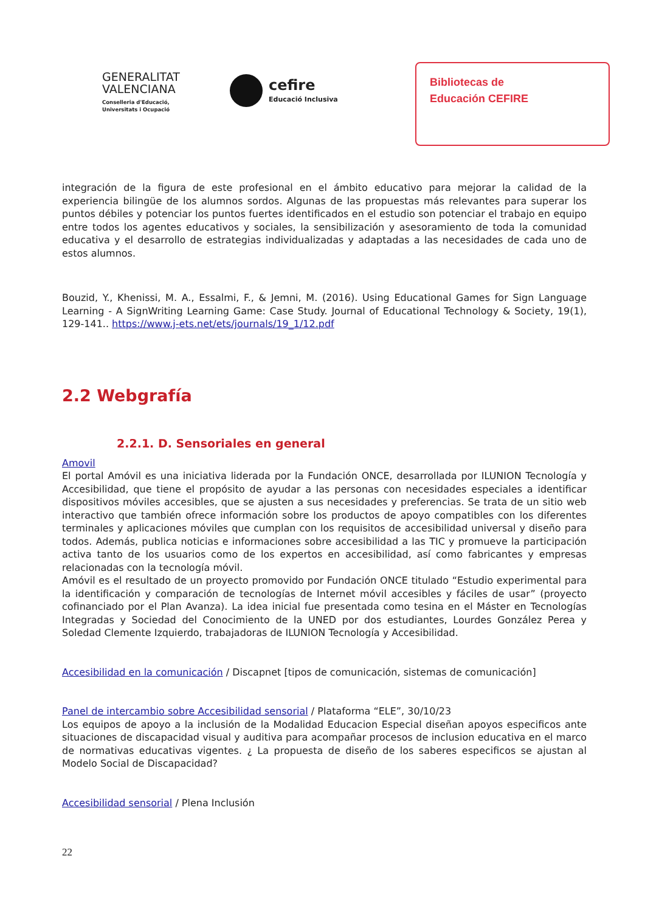GENERALITAT VALENCIANA
Conselleria d'Educació, Universitats i Ocupació
cefire
Educació Inclusiva
Bibliotecas de
Educación CEFIRE
integración de la figura de este profesional en el ámbito educativo para mejorar la calidad de la experiencia bilingüe de los alumnos sordos. Algunas de las propuestas más relevantes para superar los puntos débiles y potenciar los puntos fuertes identificados en el estudio son potenciar el trabajo en equipo entre todos los agentes educativos y sociales, la sensibilización y asesoramiento de toda la comunidad educativa y el desarrollo de estrategias individualizadas y adaptadas a las necesidades de cada uno de estos alumnos.
Bouzid, Y., Khenissi, M. A., Essalmi, F., & Jemni, M. (2016). Using Educational Games for Sign Language Learning - A SignWriting Learning Game: Case Study. Journal of Educational Technology & Society, 19(1), 129-141.. https://www.j-ets.net/ets/journals/19_1/12.pdf
2.2 Webgrafía
2.2.1. D. Sensoriales en general
Amovil
El portal Amóvil es una iniciativa liderada por la Fundación ONCE, desarrollada por ILUNION Tecnología y Accesibilidad, que tiene el propósito de ayudar a las personas con necesidades especiales a identificar dispositivos móviles accesibles, que se ajusten a sus necesidades y preferencias. Se trata de un sitio web interactivo que también ofrece información sobre los productos de apoyo compatibles con los diferentes terminales y aplicaciones móviles que cumplan con los requisitos de accesibilidad universal y diseño para todos. Además, publica noticias e informaciones sobre accesibilidad a las TIC y promueve la participación activa tanto de los usuarios como de los expertos en accesibilidad, así como fabricantes y empresas relacionadas con la tecnología móvil.
Amóvil es el resultado de un proyecto promovido por Fundación ONCE titulado “Estudio experimental para la identificación y comparación de tecnologías de Internet móvil accesibles y fáciles de usar” (proyecto cofinanciado por el Plan Avanza). La idea inicial fue presentada como tesina en el Máster en Tecnologías Integradas y Sociedad del Conocimiento de la UNED por dos estudiantes, Lourdes González Perea y Soledad Clemente Izquierdo, trabajadoras de ILUNION Tecnología y Accesibilidad.
Accesibilidad en la comunicación / Discapnet [tipos de comunicación, sistemas de comunicación]
Panel de intercambio sobre Accesibilidad sensorial / Plataforma “ELE”, 30/10/23
Los equipos de apoyo a la inclusión de la Modalidad Educacion Especial diseñan apoyos especificos ante situaciones de discapacidad visual y auditiva para acompañar procesos de inclusion educativa en el marco de normativas educativas vigentes. ¿ La propuesta de diseño de los saberes especificos se ajustan al Modelo Social de Discapacidad?
Accesibilidad sensorial / Plena Inclusión
22